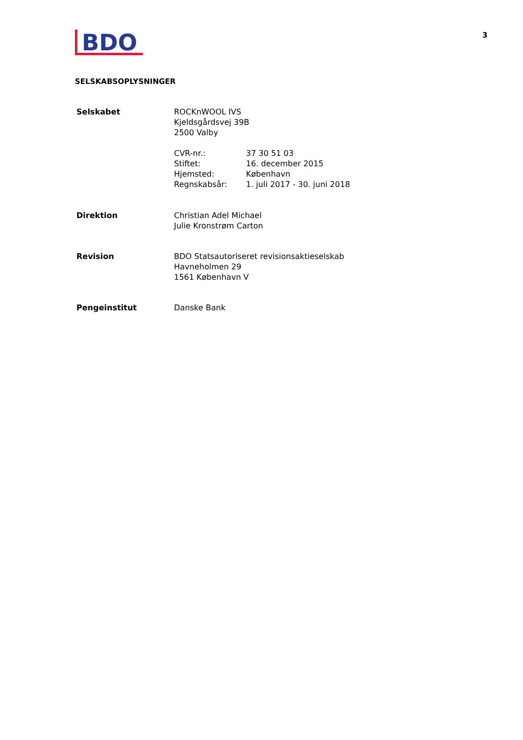3
BDO
SELSKABSOPLYSNINGER
Selskabet ROCKnWOOL IVS
Kjeldsgårdsvej 39B
2500 Valby
CVR-nr.:
Stiftet:
Hjemsted:
Regnskabsår:
37 30 51 03
16. december 2015
København
1. juli 2017 - 30. juni 2018
Direktion Christian Adel Michael
Julie Kronstrøm Carton
Revision BDO Statsautoriseret revisionsaktieselskab
Havneholmen 29
1561 København V
Pengeinstitut Danske Bank